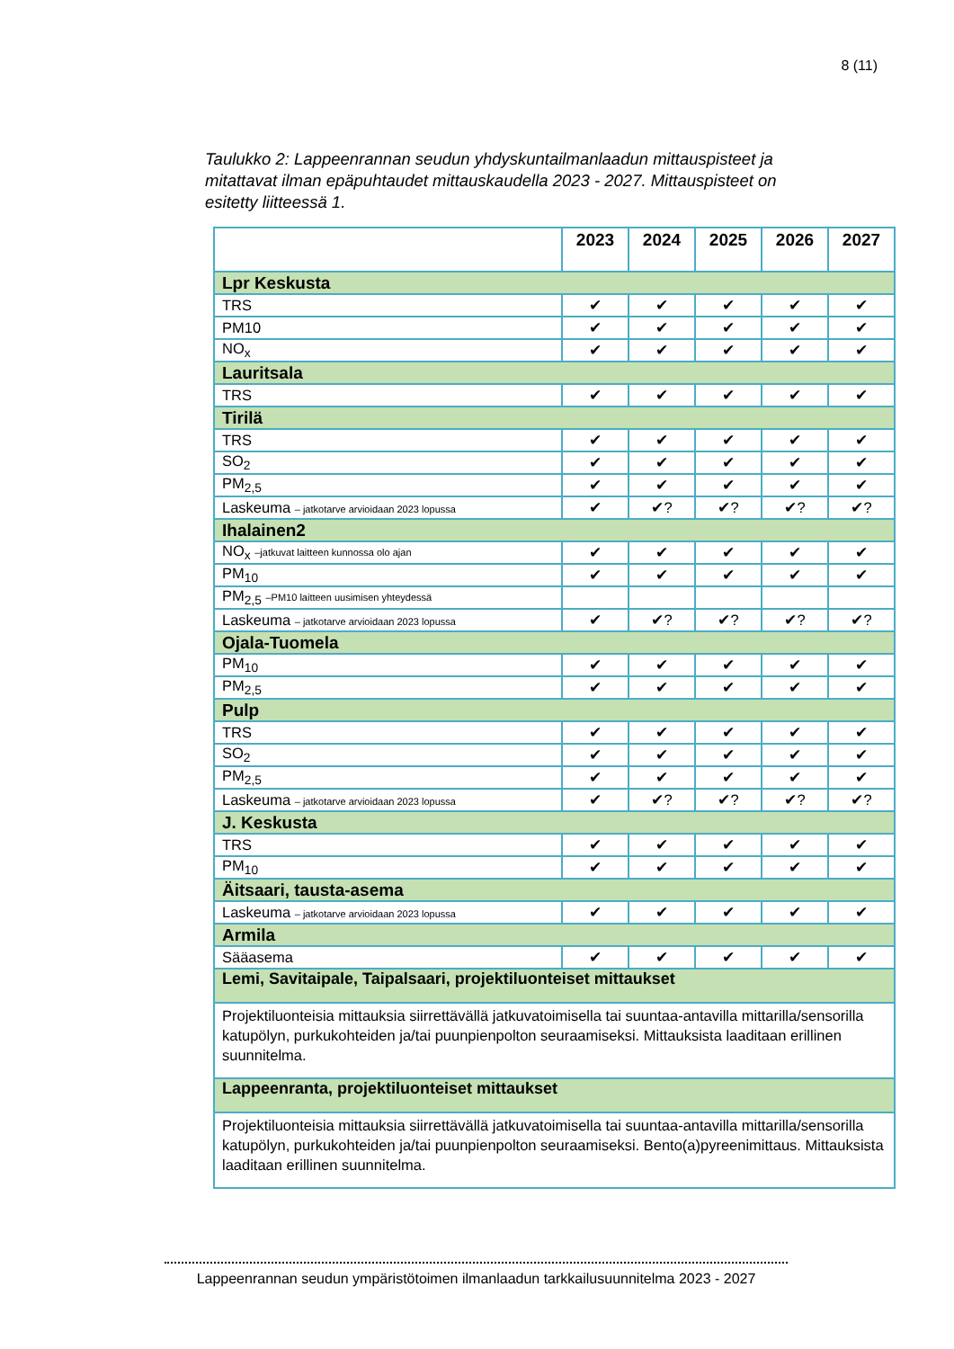8 (11)
Taulukko 2: Lappeenrannan seudun yhdyskuntailmanlaadun mittauspisteet ja mitattavat ilman epäpuhtaudet mittauskaudella 2023 - 2027. Mittauspisteet on esitetty liitteessä 1.
| | 2023 | 2024 | 2025 | 2026 | 2027 |
| --- | --- | --- | --- | --- | --- |
| Lpr Keskusta | | | | | |
| TRS | ✔ | ✔ | ✔ | ✔ | ✔ |
| PM10 | ✔ | ✔ | ✔ | ✔ | ✔ |
| NO<sub>x</sub> | ✔ | ✔ | ✔ | ✔ | ✔ |
| Lauritsala | | | | | |
| TRS | ✔ | ✔ | ✔ | ✔ | ✔ |
| Tirilä | | | | | |
| TRS | ✔ | ✔ | ✔ | ✔ | ✔ |
| SO<sub>2</sub> | ✔ | ✔ | ✔ | ✔ | ✔ |
| PM<sub>2,5</sub> | ✔ | ✔ | ✔ | ✔ | ✔ |
| Laskeuma – jatkotarve arvioidaan 2023 lopussa | ✔ | ✔? | ✔? | ✔? | ✔? |
| Ihalainen2 | | | | | |
| NO<sub>x</sub> –jatkuvat laitteen kunnossa olo ajan | ✔ | ✔ | ✔ | ✔ | ✔ |
| PM<sub>10</sub> | ✔ | ✔ | ✔ | ✔ | ✔ |
| PM<sub>2,5</sub> –PM10 laitteen uusimisen yhteydessä | | | | | |
| Laskeuma – jatkotarve arvioidaan 2023 lopussa | ✔ | ✔? | ✔? | ✔? | ✔? |
| Ojala-Tuomela | | | | | |
| PM<sub>10</sub> | ✔ | ✔ | ✔ | ✔ | ✔ |
| PM<sub>2,5</sub> | ✔ | ✔ | ✔ | ✔ | ✔ |
| Pulp | | | | | |
| TRS | ✔ | ✔ | ✔ | ✔ | ✔ |
| SO<sub>2</sub> | ✔ | ✔ | ✔ | ✔ | ✔ |
| PM<sub>2,5</sub> | ✔ | ✔ | ✔ | ✔ | ✔ |
| Laskeuma – jatkotarve arvioidaan 2023 lopussa | ✔ | ✔? | ✔? | ✔? | ✔? |
| J. Keskusta | | | | | |
| TRS | ✔ | ✔ | ✔ | ✔ | ✔ |
| PM<sub>10</sub> | ✔ | ✔ | ✔ | ✔ | ✔ |
| Äitsaari, tausta-asema | | | | | |
| Laskeuma – jatkotarve arvioidaan 2023 lopussa | ✔ | ✔ | ✔ | ✔ | ✔ |
| Armila | | | | | |
| Sääasema | ✔ | ✔ | ✔ | ✔ | ✔ |
| Lemi, Savitaipale, Taipalsaari, projektiluonteiset mittaukset | | | | | |
| Projektiluonteisia mittauksia siirrettävällä jatkuvatoimisella tai suuntaa-antavilla mittarilla/sensorilla katupölyn, purkukohteiden ja/tai puunpienpolton seuraamiseksi. Mittauksista laaditaan erillinen suunnitelma. | | | | | |
| Lappeenranta, projektiluonteiset mittaukset | | | | | |
| Projektiluonteisia mittauksia siirrettävällä jatkuvatoimisella tai suuntaa-antavilla mittarilla/sensorilla katupölyn, purkukohteiden ja/tai puunpienpolton seuraamiseksi. Bento(a)pyreenimittaus. Mittauksista laaditaan erillinen suunnitelma. | | | | | |
Lappeenrannan seudun ympäristötoimen ilmanlaadun tarkkailusuunnitelma 2023 - 2027